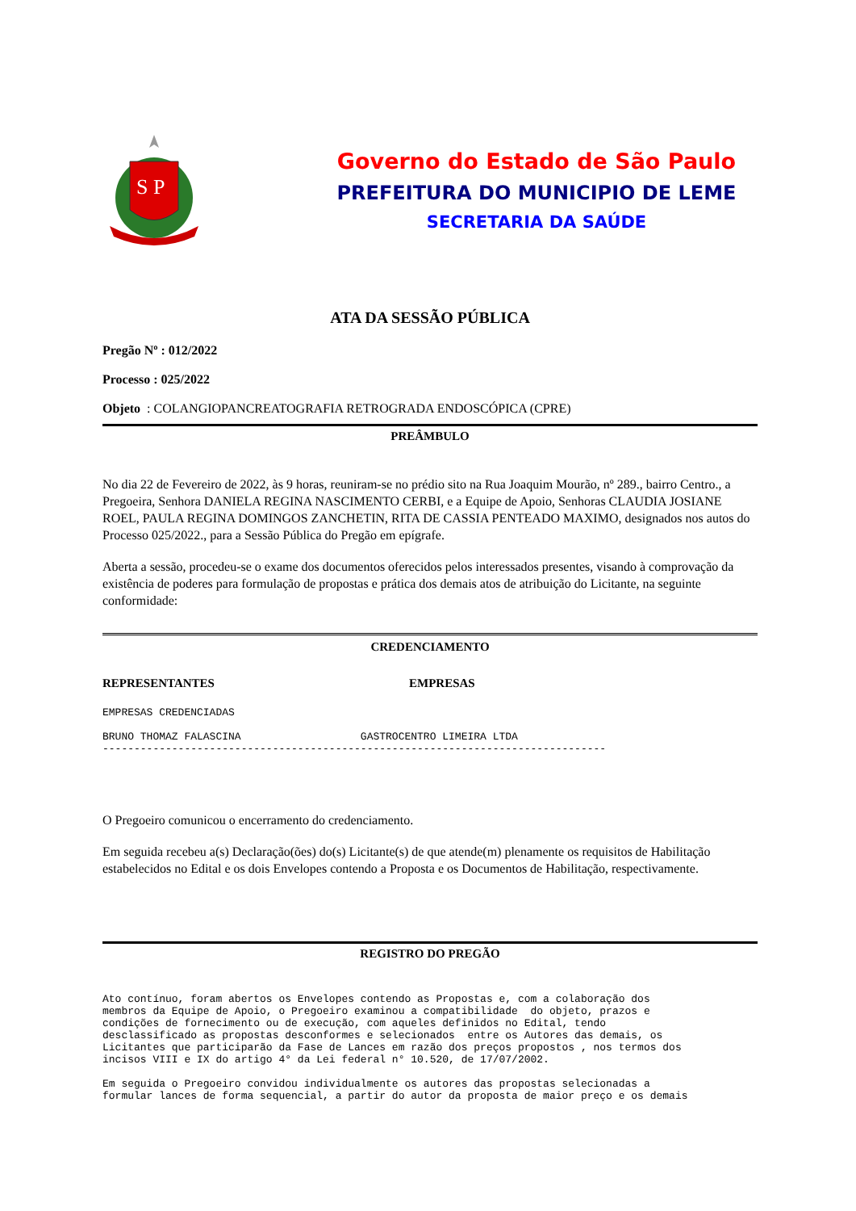S P
Governo do Estado de São Paulo
PREFEITURA DO MUNICIPIO DE LEME
SECRETARIA DA SAÚDE
ATA DA SESSÃO PÚBLICA
Pregão Nº : 012/2022
Processo : 025/2022
Objeto : COLANGIOPANCREATOGRAFIA RETROGRADA ENDOSCÓPICA (CPRE)
PREÂMBULO
No dia 22 de Fevereiro de 2022, às 9 horas, reuniram-se no prédio sito na Rua Joaquim Mourão, nº 289., bairro Centro., a Pregoeira, Senhora DANIELA REGINA NASCIMENTO CERBI, e a Equipe de Apoio, Senhoras CLAUDIA JOSIANE ROEL, PAULA REGINA DOMINGOS ZANCHETIN, RITA DE CASSIA PENTEADO MAXIMO, designados nos autos do Processo 025/2022., para a Sessão Pública do Pregão em epígrafe.
Aberta a sessão, procedeu-se o exame dos documentos oferecidos pelos interessados presentes, visando à comprovação da existência de poderes para formulação de propostas e prática dos demais atos de atribuição do Licitante, na seguinte conformidade:
CREDENCIAMENTO
REPRESENTANTES EMPRESAS
EMPRESAS CREDENCIADAS BRUNO THOMAZ FALASCINA GASTROCENTRO LIMEIRA LTDA --------------------------------------------------------------------------------
O Pregoeiro comunicou o encerramento do credenciamento.
Em seguida recebeu a(s) Declaração(ões) do(s) Licitante(s) de que atende(m) plenamente os requisitos de Habilitação estabelecidos no Edital e os dois Envelopes contendo a Proposta e os Documentos de Habilitação, respectivamente.
REGISTRO DO PREGÃO
Ato contínuo, foram abertos os Envelopes contendo as Propostas e, com a colaboração dos membros da Equipe de Apoio, o Pregoeiro examinou a compatibilidade do objeto, prazos e condições de fornecimento ou de execução, com aqueles definidos no Edital, tendo desclassificado as propostas desconformes e selecionados entre os Autores das demais, os Licitantes que participarão da Fase de Lances em razão dos preços propostos , nos termos dos incisos VIII e IX do artigo 4° da Lei federal n° 10.520, de 17/07/2002. Em seguida o Pregoeiro convidou individualmente os autores das propostas selecionadas a formular lances de forma sequencial, a partir do autor da proposta de maior preço e os demais